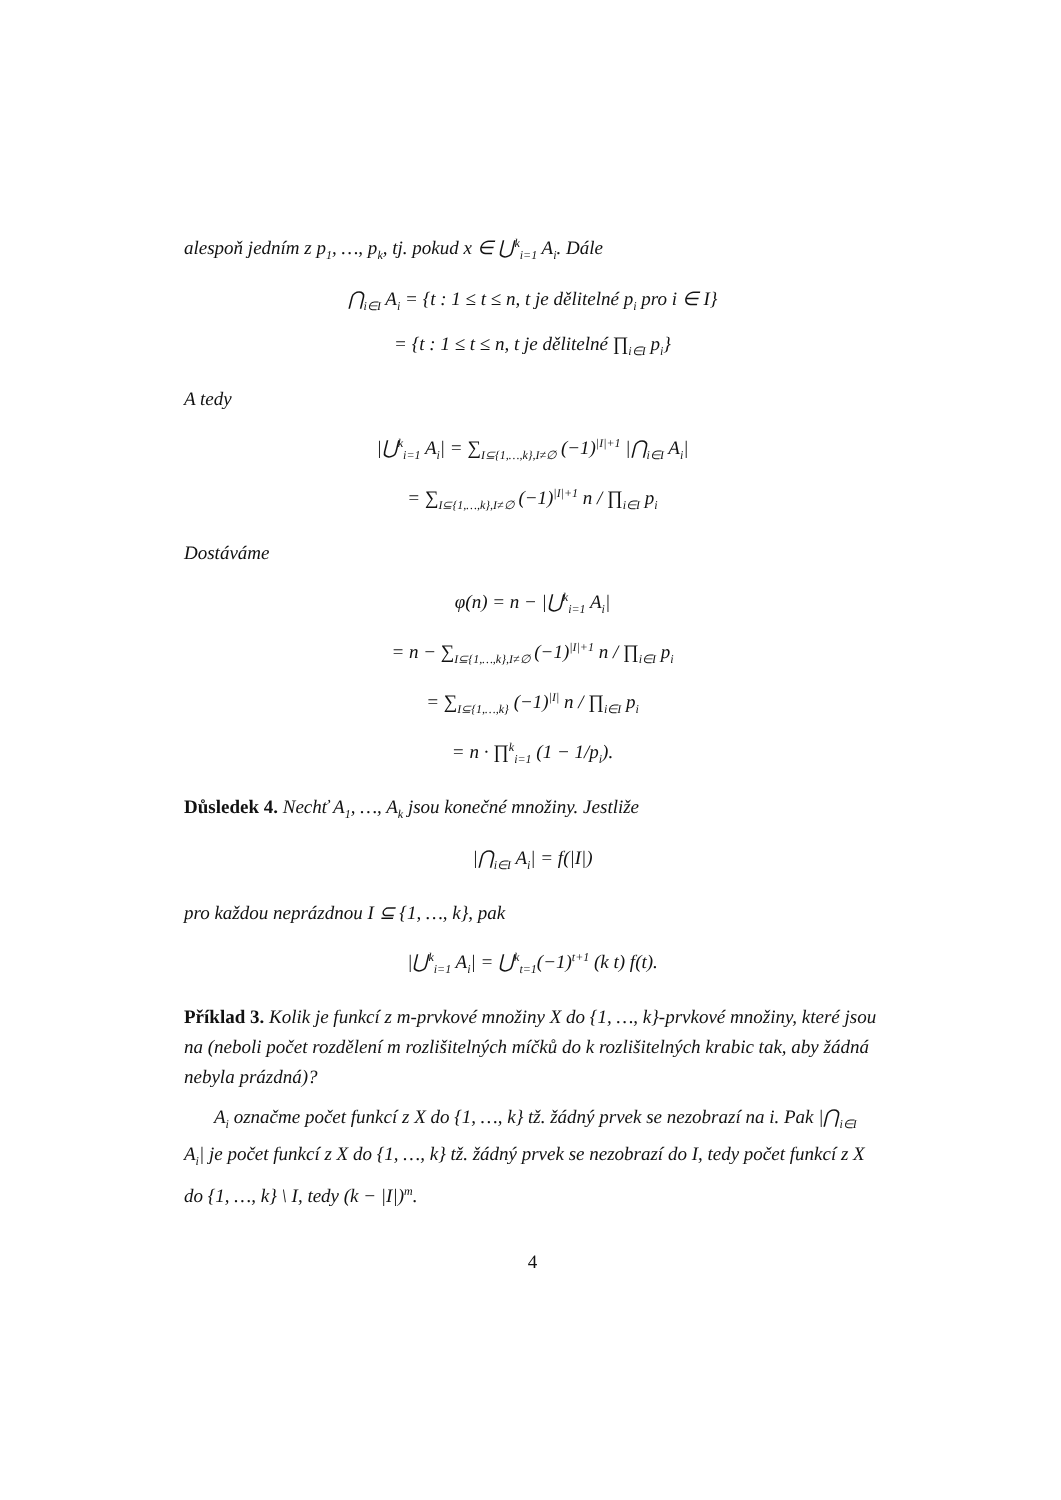alespoň jedním z p<sub>1</sub>, …, p<sub>k</sub>, tj. pokud x ∈ ⋃<sup>k</sup><sub>i=1</sub> A<sub>i</sub>. Dále
⋂<sub>i∈I</sub> A<sub>i</sub> = {t : 1 ≤ t ≤ n, t je dělitelné p<sub>i</sub> pro i ∈ I}
= {t : 1 ≤ t ≤ n, t je dělitelné ∏<sub>i∈I</sub> p<sub>i</sub>}
A tedy
|⋃<sup>k</sup><sub>i=1</sub> A<sub>i</sub>| = ∑<sub>I⊆{1,…,k},I≠∅</sub> (−1)<sup>|I|+1</sup> |⋂<sub>i∈I</sub> A<sub>i</sub>|
= ∑<sub>I⊆{1,…,k},I≠∅</sub> (−1)<sup>|I|+1</sup> n / ∏<sub>i∈I</sub> p<sub>i</sub>
Dostáváme
φ(n) = n − |⋃<sup>k</sup><sub>i=1</sub> A<sub>i</sub>|
= n − ∑<sub>I⊆{1,…,k},I≠∅</sub> (−1)<sup>|I|+1</sup> n / ∏<sub>i∈I</sub> p<sub>i</sub>
= ∑<sub>I⊆{1,…,k}</sub> (−1)<sup>|I|</sup> n / ∏<sub>i∈I</sub> p<sub>i</sub>
= n · ∏<sup>k</sup><sub>i=1</sub> (1 − 1/p<sub>i</sub>).
Důsledek 4. Nechť A<sub>1</sub>, …, A<sub>k</sub> jsou konečné množiny. Jestliže
|⋂<sub>i∈I</sub> A<sub>i</sub>| = f(|I|)
pro každou neprázdnou I ⊆ {1, …, k}, pak
|⋃<sup>k</sup><sub>i=1</sub> A<sub>i</sub>| = ⋃<sup>k</sup><sub>t=1</sub>(−1)<sup>t+1</sup> (k t) f(t).
Příklad 3. Kolik je funkcí z m-prvkové množiny X do {1, …, k}-prvkové množiny, které jsou na (neboli počet rozdělení m rozlišitelných míčků do k rozlišitelných krabic tak, aby žádná nebyla prázdná)?
A<sub>i</sub> označme počet funkcí z X do {1, …, k} tž. žádný prvek se nezobrazí na i. Pak |⋂<sub>i∈I</sub> A<sub>i</sub>| je počet funkcí z X do {1, …, k} tž. žádný prvek se nezobrazí do I, tedy počet funkcí z X do {1, …, k} \ I, tedy (k − |I|)<sup>m</sup>.
4